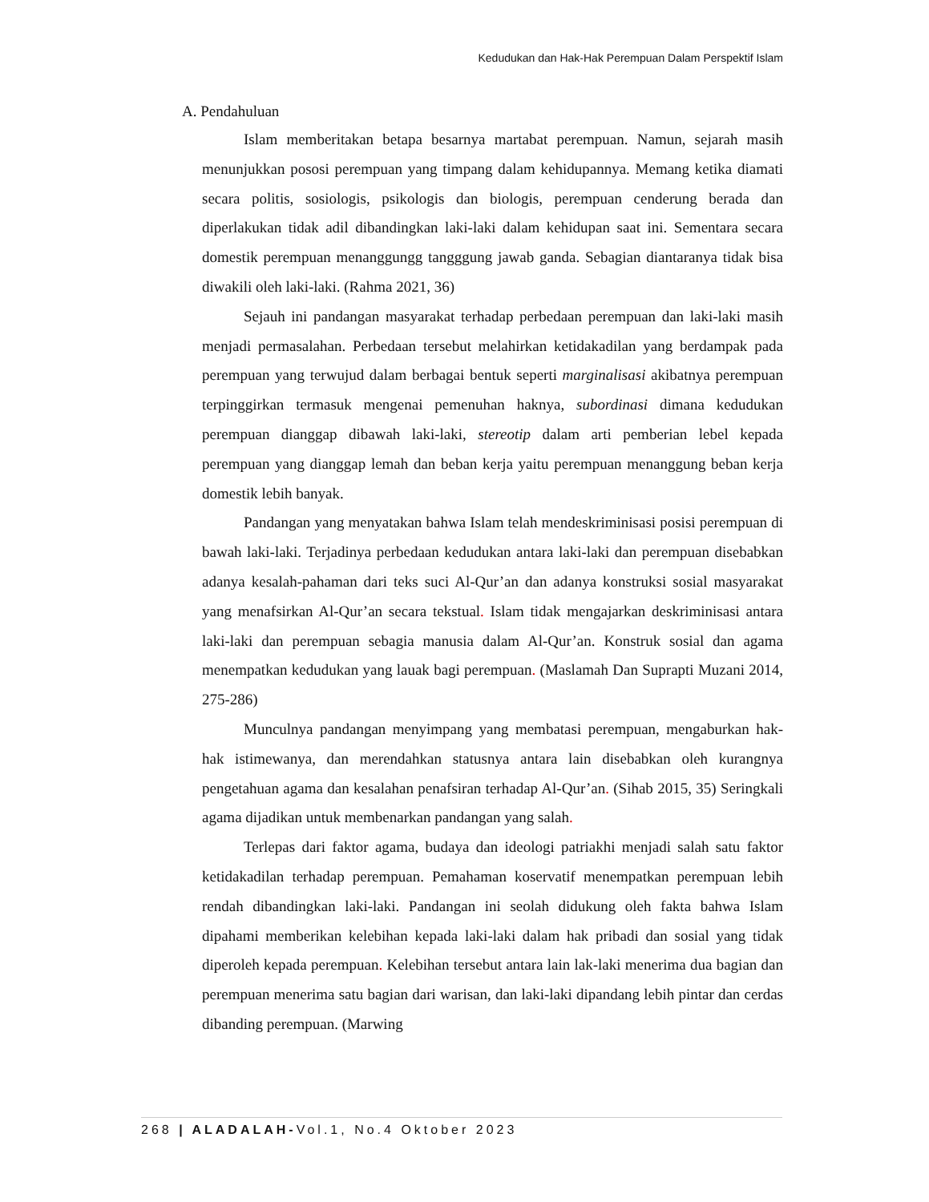Kedudukan dan Hak-Hak Perempuan Dalam Perspektif Islam
A. Pendahuluan
Islam memberitakan betapa besarnya martabat perempuan. Namun, sejarah masih menunjukkan pososi perempuan yang timpang dalam kehidupannya. Memang ketika diamati secara politis, sosiologis, psikologis dan biologis, perempuan cenderung berada dan diperlakukan tidak adil dibandingkan laki-laki dalam kehidupan saat ini. Sementara secara domestik perempuan menanggungg tangggung jawab ganda. Sebagian diantaranya tidak bisa diwakili oleh laki-laki. (Rahma 2021, 36)
Sejauh ini pandangan masyarakat terhadap perbedaan perempuan dan laki-laki masih menjadi permasalahan. Perbedaan tersebut melahirkan ketidakadilan yang berdampak pada perempuan yang terwujud dalam berbagai bentuk seperti marginalisasi akibatnya perempuan terpinggirkan termasuk mengenai pemenuhan haknya, subordinasi dimana kedudukan perempuan dianggap dibawah laki-laki, stereotip dalam arti pemberian lebel kepada perempuan yang dianggap lemah dan beban kerja yaitu perempuan menanggung beban kerja domestik lebih banyak.
Pandangan yang menyatakan bahwa Islam telah mendeskriminisasi posisi perempuan di bawah laki-laki. Terjadinya perbedaan kedudukan antara laki-laki dan perempuan disebabkan adanya kesalah-pahaman dari teks suci Al-Qur’an dan adanya konstruksi sosial masyarakat yang menafsirkan Al-Qur’an secara tekstual. Islam tidak mengajarkan deskriminisasi antara laki-laki dan perempuan sebagia manusia dalam Al-Qur’an. Konstruk sosial dan agama menempatkan kedudukan yang lauak bagi perempuan. (Maslamah Dan Suprapti Muzani 2014, 275-286)
Munculnya pandangan menyimpang yang membatasi perempuan, mengaburkan hak-hak istimewanya, dan merendahkan statusnya antara lain disebabkan oleh kurangnya pengetahuan agama dan kesalahan penafsiran terhadap Al-Qur’an. (Sihab 2015, 35) Seringkali agama dijadikan untuk membenarkan pandangan yang salah.
Terlepas dari faktor agama, budaya dan ideologi patriakhi menjadi salah satu faktor ketidakadilan terhadap perempuan. Pemahaman koservatif menempatkan perempuan lebih rendah dibandingkan laki-laki. Pandangan ini seolah didukung oleh fakta bahwa Islam dipahami memberikan kelebihan kepada laki-laki dalam hak pribadi dan sosial yang tidak diperoleh kepada perempuan. Kelebihan tersebut antara lain lak-laki menerima dua bagian dan perempuan menerima satu bagian dari warisan, dan laki-laki dipandang lebih pintar dan cerdas dibanding perempuan. (Marwing
268 | ALADALAH-Vol.1, No.4 Oktober 2023